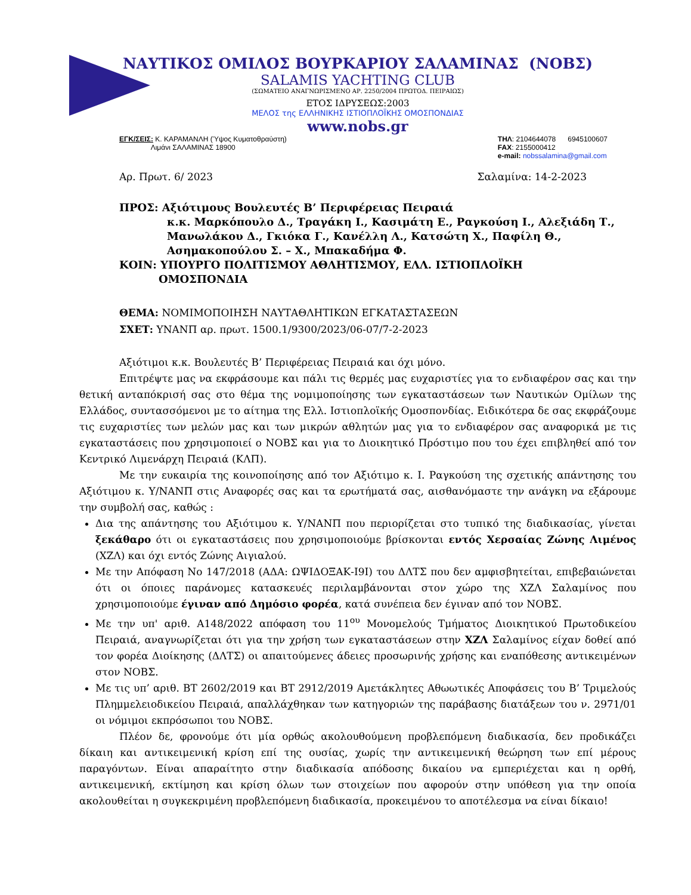ΝΑΥΤΙΚΟΣ ΟΜΙΛΟΣ ΒΟΥΡΚΑΡΙΟΥ ΣΑΛΑΜΙΝΑΣ (ΝΟΒΣ)
SALAMIS YACHTING CLUB
(ΣΩΜΑΤΕΙΟ ΑΝΑΓΝΩΡΙΣΜΕΝΟ ΑΡ. 2250/2004 ΠΡΩΤΟΔ. ΠΕΙΡΑΙΩΣ)
ΕΤΟΣ ΙΔΡΥΣΕΩΣ:2003
ΜΕΛΟΣ της ΕΛΛΗΝΙΚΗΣ ΙΣΤΙΟΠΛΟΪΚΗΣ ΟΜΟΣΠΟΝΔΙΑΣ
www.nobs.gr
ΕΓΚ/ΣΕΙΣ: Κ. ΚΑΡΑΜΑΝΛΗ (Ύψος Κυματοθραύστη)
Λιμάνι ΣΑΛΑΜΙΝΑΣ 18900
ΤΗΛ: 2104644078 6945100607
FAX: 2155000412
e-mail: nobssalamina@gmail.com
Αρ. Πρωτ. 6/ 2023 Σαλαμίνα: 14-2-2023
ΠΡΟΣ: Αξιότιμους Βουλευτές Β’ Περιφέρειας Πειραιά
κ.κ. Μαρκόπουλο Δ., Τραγάκη Ι., Κασιμάτη Ε., Ραγκούση Ι., Αλεξιάδη Τ., Μανωλάκου Δ., Γκιόκα Γ., Κανέλλη Λ., Κατσώτη Χ., Παφίλη Θ., Ασημακοπούλου Σ. – Χ., Μπακαδήμα Φ.
ΚΟΙΝ: ΥΠΟΥΡΓΟ ΠΟΛΙΤΙΣΜΟΥ ΑΘΛΗΤΙΣΜΟΥ, ΕΛΛ. ΙΣΤΙΟΠΛΟΪΚΗ
ΟΜΟΣΠΟΝΔΙΑ
ΘΕΜΑ: ΝΟΜΙΜΟΠΟΙΗΣΗ ΝΑΥΤΑΘΛΗΤΙΚΩΝ ΕΓΚΑΤΑΣΤΑΣΕΩΝ
ΣΧΕΤ: ΥΝΑΝΠ αρ. πρωτ. 1500.1/9300/2023/06-07/7-2-2023
Αξιότιμοι κ.κ. Βουλευτές Β’ Περιφέρειας Πειραιά και όχι μόνο.
Επιτρέψτε μας να εκφράσουμε και πάλι τις θερμές μας ευχαριστίες για το ενδιαφέρον σας και την θετική ανταπόκρισή σας στο θέμα της νομιμοποίησης των εγκαταστάσεων των Ναυτικών Ομίλων της Ελλάδος, συντασσόμενοι με το αίτημα της Ελλ. Ιστιοπλοϊκής Ομοσπονδίας. Ειδικότερα δε σας εκφράζουμε τις ευχαριστίες των μελών μας και των μικρών αθλητών μας για το ενδιαφέρον σας αναφορικά με τις εγκαταστάσεις που χρησιμοποιεί ο ΝΟΒΣ και για το Διοικητικό Πρόστιμο που του έχει επιβληθεί από τον Κεντρικό Λιμενάρχη Πειραιά (ΚΛΠ).
Με την ευκαιρία της κοινοποίησης από τον Αξιότιμο κ. Ι. Ραγκούση της σχετικής απάντησης του Αξιότιμου κ. Υ/ΝΑΝΠ στις Αναφορές σας και τα ερωτήματά σας, αισθανόμαστε την ανάγκη να εξάρουμε την συμβολή σας, καθώς :
Δια της απάντησης του Αξιότιμου κ. Υ/ΝΑΝΠ που περιορίζεται στο τυπικό της διαδικασίας, γίνεται ξεκάθαρο ότι οι εγκαταστάσεις που χρησιμοποιούμε βρίσκονται εντός Χερσαίας Ζώνης Λιμένος (ΧΖΛ) και όχι εντός Ζώνης Αιγιαλού.
Με την Απόφαση Νο 147/2018 (ΑΔΑ: ΩΨΙΔΟΞΑΚ-Ι9Ι) του ΔΛΤΣ που δεν αμφισβητείται, επιβεβαιώνεται ότι οι όποιες παράνομες κατασκευές περιλαμβάνονται στον χώρο της ΧΖΛ Σαλαμίνος που χρησιμοποιούμε έγιναν από Δημόσιο φορέα, κατά συνέπεια δεν έγιναν από τον ΝΟΒΣ.
Με την υπ' αριθ. Α148/2022 απόφαση του 11<sup>ου</sup> Μονομελούς Τμήματος Διοικητικού Πρωτοδικείου Πειραιά, αναγνωρίζεται ότι για την χρήση των εγκαταστάσεων στην ΧΖΛ Σαλαμίνος είχαν δοθεί από τον φορέα Διοίκησης (ΔΛΤΣ) οι απαιτούμενες άδειες προσωρινής χρήσης και εναπόθεσης αντικειμένων στον ΝΟΒΣ.
Με τις υπ’ αριθ. ΒΤ 2602/2019 και ΒΤ 2912/2019 Αμετάκλητες Αθωωτικές Αποφάσεις του Β’ Τριμελούς Πλημμελειοδικείου Πειραιά, απαλλάχθηκαν των κατηγοριών της παράβασης διατάξεων του ν. 2971/01 οι νόμιμοι εκπρόσωποι του ΝΟΒΣ.
Πλέον δε, φρονούμε ότι μία ορθώς ακολουθούμενη προβλεπόμενη διαδικασία, δεν προδικάζει δίκαιη και αντικειμενική κρίση επί της ουσίας, χωρίς την αντικειμενική θεώρηση των επί μέρους παραγόντων. Είναι απαραίτητο στην διαδικασία απόδοσης δικαίου να εμπεριέχεται και η ορθή, αντικειμενική, εκτίμηση και κρίση όλων των στοιχείων που αφορούν στην υπόθεση για την οποία ακολουθείται η συγκεκριμένη προβλεπόμενη διαδικασία, προκειμένου το αποτέλεσμα να είναι δίκαιο!